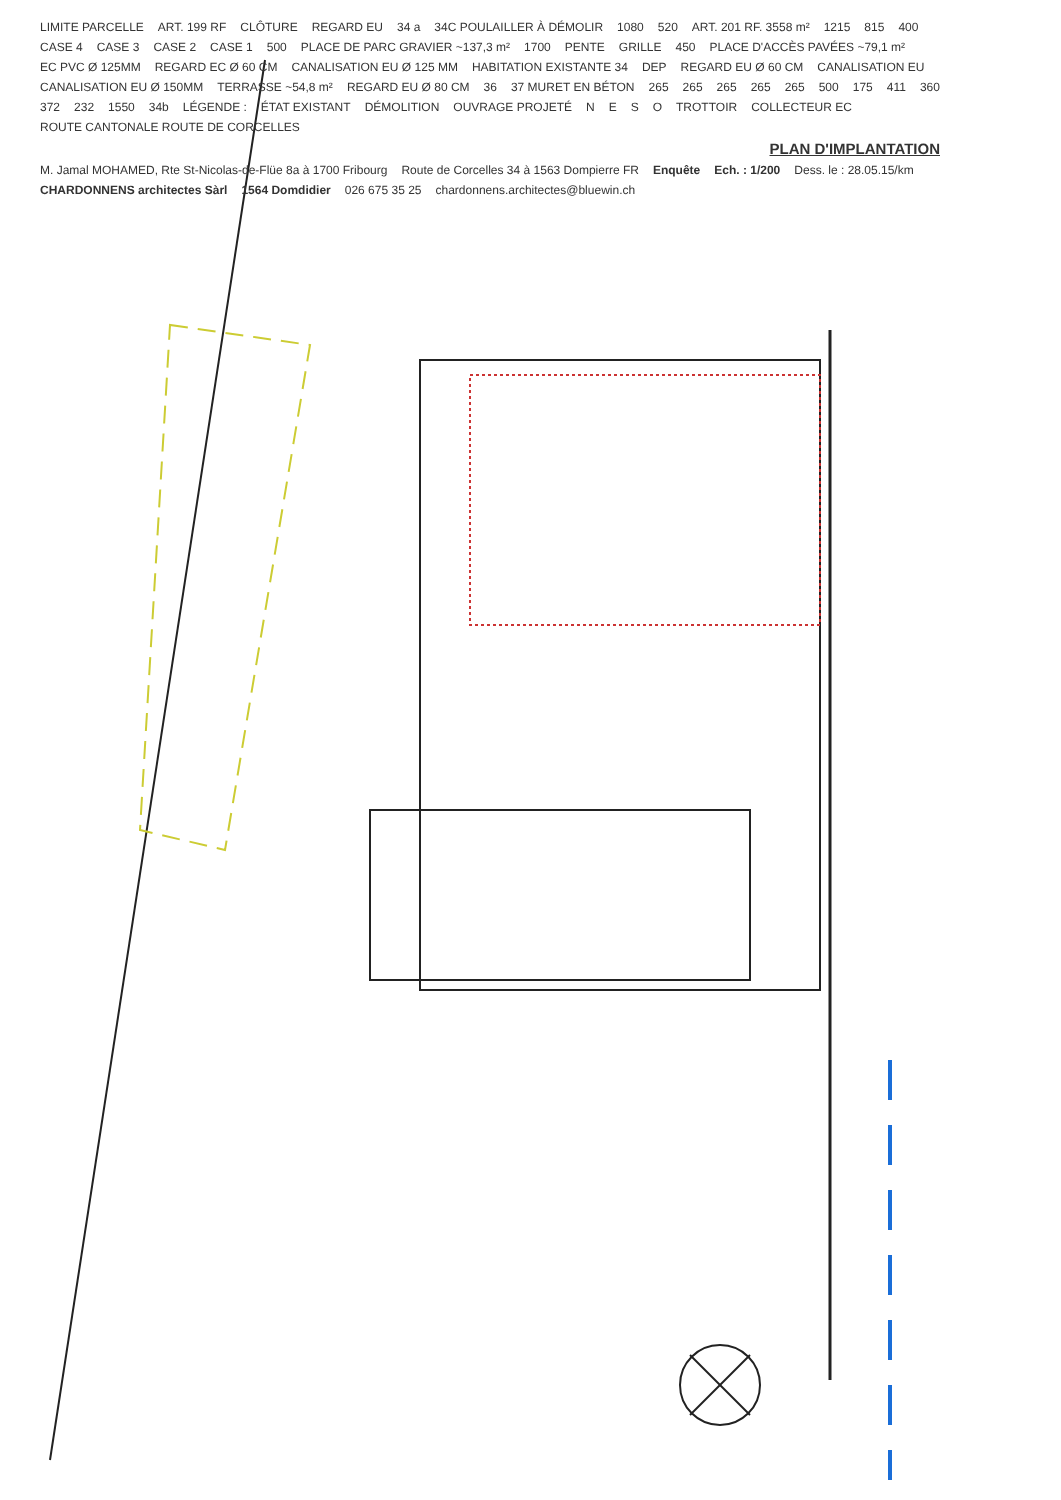LIMITE PARCELLE ART. 199 RF CLÔTURE REGARD EU 34 a 34C POULAILLER À DÉMOLIR 1080 520 ART. 201 RF. 3558 m² 1215 815 400 CASE 4 CASE 3 CASE 2 CASE 1 500 PLACE DE PARC GRAVIER ~137,3 m² 1700 PENTE GRILLE 450 PLACE D'ACCÈS PAVÉES ~79,1 m² EC PVC Ø 125MM REGARD EC Ø 60 CM CANALISATION EU Ø 125 MM HABITATION EXISTANTE 34 DEP REGARD EU Ø 60 CM CANALISATION EU CANALISATION EU Ø 150MM TERRASSE ~54,8 m² REGARD EU Ø 80 CM 36 37 MURET EN BÉTON 265 265 265 265 265 500 175 411 360 372 232 1550 34b LÉGENDE : ÉTAT EXISTANT DÉMOLITION OUVRAGE PROJETÉ NESO TROTTOIR COLLECTEUR EC ROUTE CANTONALE ROUTE DE CORCELLES PLAN D'IMPLANTATION M. Jamal MOHAMED, Rte St-Nicolas-de-Flüe 8a à 1700 Fribourg Route de Corcelles 34 à 1563 Dompierre FR Enquête Ech. : 1/200 Dess. le : 28.05.15/km CHARDONNENS architectes Sàrl 1564 Domdidier 026 675 35 25 chardonnens.architectes@bluewin.ch